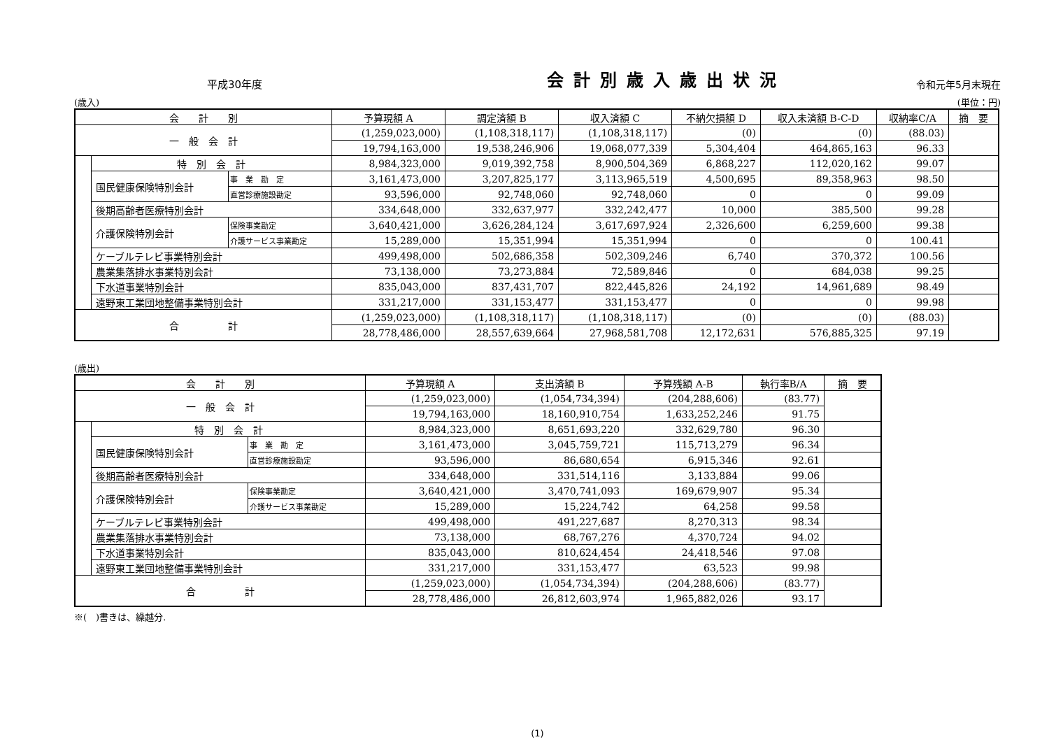平成30年度
会計別歳入歳出状況
令和元年5月末現在
(歳入) (単位：円)
| 会 計 別 | | | 予算現額 A | 調定済額 B | 収入済額 C | 不納欠損額 D | 収入未済額 B-C-D | 収納率C/A | 摘 要 |
| --- | --- | --- | --- | --- | --- | --- | --- | --- | --- |
| 一 般 会 計 | | | (1,259,023,000) | (1,108,318,117) | (1,108,318,117) | (0) | (0) | (88.03) | |
| | | | 19,794,163,000 | 19,538,246,906 | 19,068,077,339 | 5,304,404 | 464,865,163 | 96.33 | |
| | 特 別 会 計 | | 8,984,323,000 | 9,019,392,758 | 8,900,504,369 | 6,868,227 | 112,020,162 | 99.07 | |
| | 国民健康保険特別会計 | 事 業 勘 定 | 3,161,473,000 | 3,207,825,177 | 3,113,965,519 | 4,500,695 | 89,358,963 | 98.50 | |
| | | 直営診療施設勘定 | 93,596,000 | 92,748,060 | 92,748,060 | 0 | 0 | 99.09 | |
| | 後期高齢者医療特別会計 | | 334,648,000 | 332,637,977 | 332,242,477 | 10,000 | 385,500 | 99.28 | |
| | 介護保険特別会計 | 保険事業勘定 | 3,640,421,000 | 3,626,284,124 | 3,617,697,924 | 2,326,600 | 6,259,600 | 99.38 | |
| | | 介護サービス事業勘定 | 15,289,000 | 15,351,994 | 15,351,994 | 0 | 0 | 100.41 | |
| | ケーブルテレビ事業特別会計 | | 499,498,000 | 502,686,358 | 502,309,246 | 6,740 | 370,372 | 100.56 | |
| | 農業集落排水事業特別会計 | | 73,138,000 | 73,273,884 | 72,589,846 | 0 | 684,038 | 99.25 | |
| | 下水道事業特別会計 | | 835,043,000 | 837,431,707 | 822,445,826 | 24,192 | 14,961,689 | 98.49 | |
| | 遠野東工業団地整備事業特別会計 | | 331,217,000 | 331,153,477 | 331,153,477 | 0 | 0 | 99.98 | |
| 合 計 | | | (1,259,023,000) | (1,108,318,117) | (1,108,318,117) | (0) | (0) | (88.03) | |
| | | | 28,778,486,000 | 28,557,639,664 | 27,968,581,708 | 12,172,631 | 576,885,325 | 97.19 | |
(歳出)
| 会 計 別 | | | 予算現額 A | 支出済額 B | 予算残額 A-B | 執行率B/A | 摘 要 |
| --- | --- | --- | --- | --- | --- | --- | --- |
| 一 般 会 計 | | | (1,259,023,000) | (1,054,734,394) | (204,288,606) | (83.77) | |
| | | | 19,794,163,000 | 18,160,910,754 | 1,633,252,246 | 91.75 | |
| | 特 別 会 計 | | 8,984,323,000 | 8,651,693,220 | 332,629,780 | 96.30 | |
| | 国民健康保険特別会計 | 事 業 勘 定 | 3,161,473,000 | 3,045,759,721 | 115,713,279 | 96.34 | |
| | | 直営診療施設勘定 | 93,596,000 | 86,680,654 | 6,915,346 | 92.61 | |
| | 後期高齢者医療特別会計 | | 334,648,000 | 331,514,116 | 3,133,884 | 99.06 | |
| | 介護保険特別会計 | 保険事業勘定 | 3,640,421,000 | 3,470,741,093 | 169,679,907 | 95.34 | |
| | | 介護サービス事業勘定 | 15,289,000 | 15,224,742 | 64,258 | 99.58 | |
| | ケーブルテレビ事業特別会計 | | 499,498,000 | 491,227,687 | 8,270,313 | 98.34 | |
| | 農業集落排水事業特別会計 | | 73,138,000 | 68,767,276 | 4,370,724 | 94.02 | |
| | 下水道事業特別会計 | | 835,043,000 | 810,624,454 | 24,418,546 | 97.08 | |
| | 遠野東工業団地整備事業特別会計 | | 331,217,000 | 331,153,477 | 63,523 | 99.98 | |
| 合 計 | | | (1,259,023,000) | (1,054,734,394) | (204,288,606) | (83.77) | |
| | | | 28,778,486,000 | 26,812,603,974 | 1,965,882,026 | 93.17 | |
※(　)書きは、繰越分.
(1)